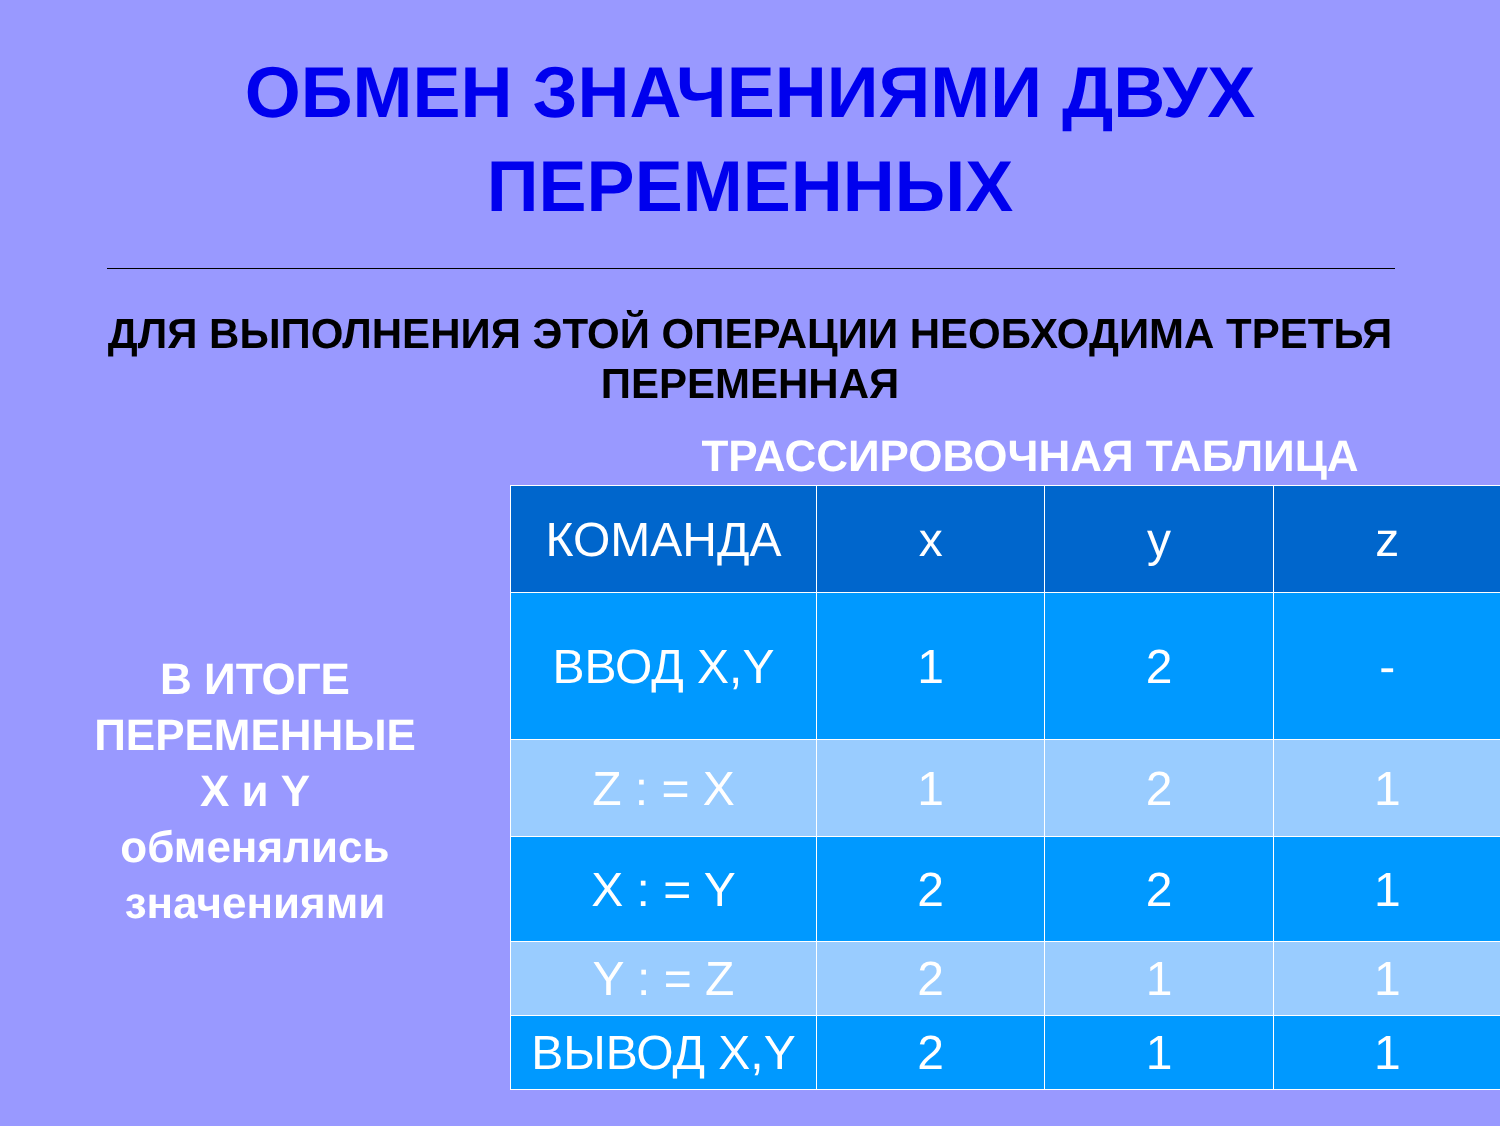ОБМЕН ЗНАЧЕНИЯМИ ДВУХ
ПЕРЕМЕННЫХ
ДЛЯ ВЫПОЛНЕНИЯ ЭТОЙ ОПЕРАЦИИ НЕОБХОДИМА ТРЕТЬЯ
ПЕРЕМЕННАЯ
В ИТОГЕ
ПЕРЕМЕННЫЕ
X и Y
обменялись
значениями
ТРАССИРОВОЧНАЯ ТАБЛИЦА
| КОМАНДА | x | y | z |
| ВВОД X,Y | 1 | 2 | - |
| Z : = X | 1 | 2 | 1 |
| X : = Y | 2 | 2 | 1 |
| Y : = Z | 2 | 1 | 1 |
| ВЫВОД X,Y | 2 | 1 | 1 |